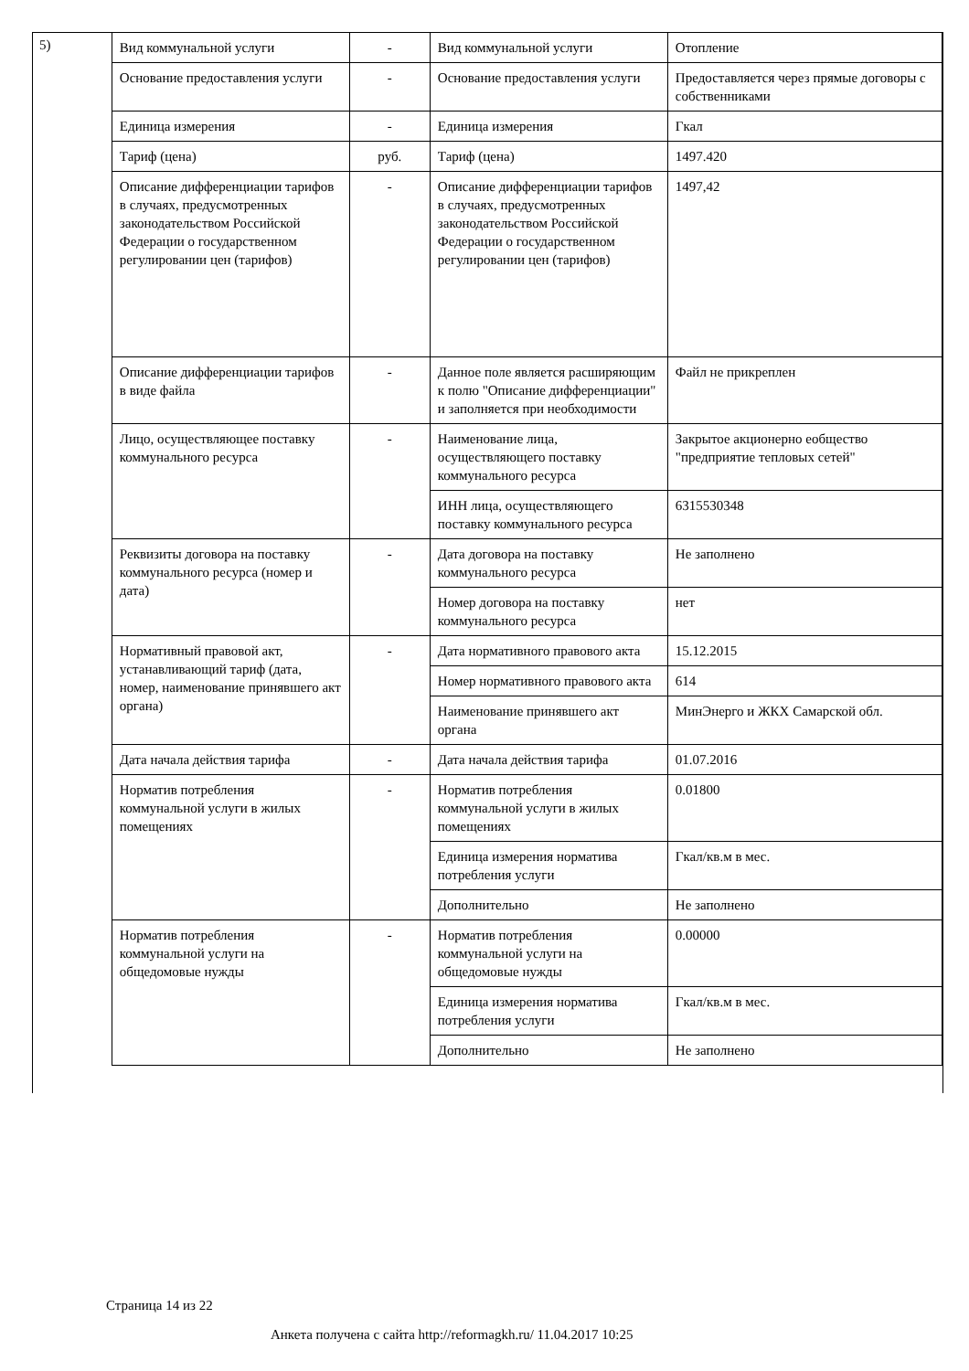5)
| Вид коммунальной услуги | - | Вид коммунальной услуги | Отопление |
| Основание предоставления услуги | - | Основание предоставления услуги | Предоставляется через прямые договоры с собственниками |
| Единица измерения | - | Единица измерения | Гкал |
| Тариф (цена) | руб. | Тариф (цена) | 1497.420 |
| Описание дифференциации тарифов в случаях, предусмотренных законодательством Российской Федерации о государственном регулировании цен (тарифов) | - | Описание дифференциации тарифов в случаях, предусмотренных законодательством Российской Федерации о государственном регулировании цен (тарифов) | 1497,42 |
| Описание дифференциации тарифов в виде файла | - | Данное поле является расширяющим к полю "Описание дифференциации" и заполняется при необходимости | Файл не прикреплен |
| Лицо, осуществляющее поставку коммунального ресурса | - | Наименование лица, осуществляющего поставку коммунального ресурса | Закрытое акционерно еобщество "предприятие тепловых сетей" |
| | | ИНН лица, осуществляющего поставку коммунального ресурса | 6315530348 |
| Реквизиты договора на поставку коммунального ресурса (номер и дата) | - | Дата договора на поставку коммунального ресурса | Не заполнено |
| | | Номер договора на поставку коммунального ресурса | нет |
| Нормативный правовой акт, устанавливающий тариф (дата, номер, наименование принявшего акт органа) | - | Дата нормативного правового акта | 15.12.2015 |
| | | Номер нормативного правового акта | 614 |
| | | Наименование принявшего акт органа | МинЭнерго и ЖКХ Самарской обл. |
| Дата начала действия тарифа | - | Дата начала действия тарифа | 01.07.2016 |
| Норматив потребления коммунальной услуги в жилых помещениях | - | Норматив потребления коммунальной услуги в жилых помещениях | 0.01800 |
| | | Единица измерения норматива потребления услуги | Гкал/кв.м в мес. |
| | | Дополнительно | Не заполнено |
| Норматив потребления коммунальной услуги на общедомовые нужды | - | Норматив потребления коммунальной услуги на общедомовые нужды | 0.00000 |
| | | Единица измерения норматива потребления услуги | Гкал/кв.м в мес. |
| | | Дополнительно | Не заполнено |
Страница 14 из 22
Анкета получена с сайта http://reformagkh.ru/ 11.04.2017 10:25